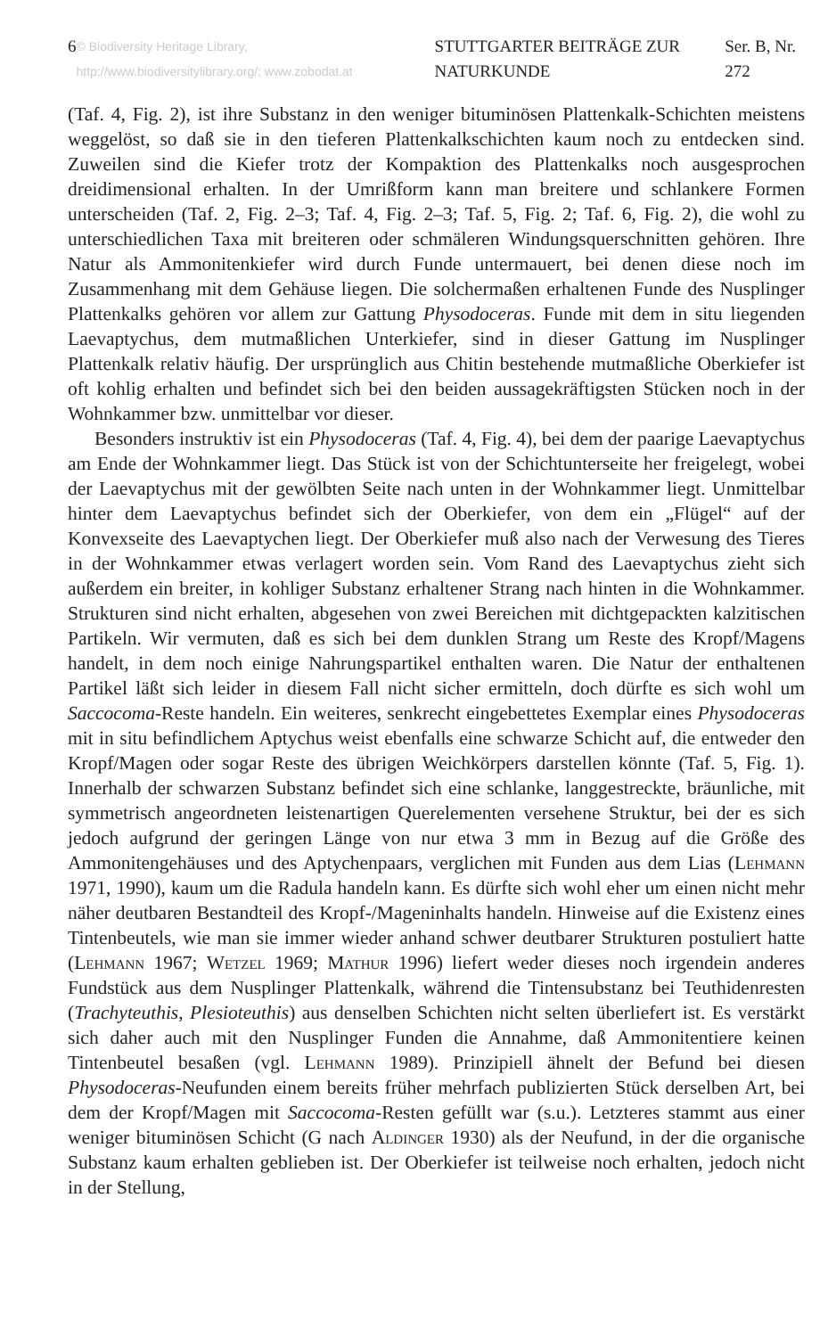6 © Biodiversity Heritage Library, http://www.biodiversitylibrary.org/; www.zobodat.at STUTTGARTER BEITRÄGE ZUR NATURKUNDE Ser. B, Nr. 272
(Taf. 4, Fig. 2), ist ihre Substanz in den weniger bituminösen Plattenkalk-Schichten meistens weggelöst, so daß sie in den tieferen Plattenkalkschichten kaum noch zu entdecken sind. Zuweilen sind die Kiefer trotz der Kompaktion des Plattenkalks noch ausgesprochen dreidimensional erhalten. In der Umrißform kann man breitere und schlankere Formen unterscheiden (Taf. 2, Fig. 2–3; Taf. 4, Fig. 2–3; Taf. 5, Fig. 2; Taf. 6, Fig. 2), die wohl zu unterschiedlichen Taxa mit breiteren oder schmäleren Windungsquerschnitten gehören. Ihre Natur als Ammonitenkiefer wird durch Funde untermauert, bei denen diese noch im Zusammenhang mit dem Gehäuse liegen. Die solchermaßen erhaltenen Funde des Nusplinger Plattenkalks gehören vor allem zur Gattung Physodoceras. Funde mit dem in situ liegenden Laevaptychus, dem mutmaßlichen Unterkiefer, sind in dieser Gattung im Nusplinger Plattenkalk relativ häufig. Der ursprünglich aus Chitin bestehende mutmaßliche Oberkiefer ist oft kohlig erhalten und befindet sich bei den beiden aussagekräftigsten Stücken noch in der Wohnkammer bzw. unmittelbar vor dieser.
Besonders instruktiv ist ein Physodoceras (Taf. 4, Fig. 4), bei dem der paarige Laevaptychus am Ende der Wohnkammer liegt. Das Stück ist von der Schichtunterseite her freigelegt, wobei der Laevaptychus mit der gewölbten Seite nach unten in der Wohnkammer liegt. Unmittelbar hinter dem Laevaptychus befindet sich der Oberkiefer, von dem ein „Flügel“ auf der Konvexseite des Laevaptychen liegt. Der Oberkiefer muß also nach der Verwesung des Tieres in der Wohnkammer etwas verlagert worden sein. Vom Rand des Laevaptychus zieht sich außerdem ein breiter, in kohliger Substanz erhaltener Strang nach hinten in die Wohnkammer. Strukturen sind nicht erhalten, abgesehen von zwei Bereichen mit dichtgepackten kalzitischen Partikeln. Wir vermuten, daß es sich bei dem dunklen Strang um Reste des Kropf/Magens handelt, in dem noch einige Nahrungspartikel enthalten waren. Die Natur der enthaltenen Partikel läßt sich leider in diesem Fall nicht sicher ermitteln, doch dürfte es sich wohl um Saccocoma-Reste handeln. Ein weiteres, senkrecht eingebettetes Exemplar eines Physodoceras mit in situ befindlichem Aptychus weist ebenfalls eine schwarze Schicht auf, die entweder den Kropf/Magen oder sogar Reste des übrigen Weichkörpers darstellen könnte (Taf. 5, Fig. 1). Innerhalb der schwarzen Substanz befindet sich eine schlanke, langgestreckte, bräunliche, mit symmetrisch angeordneten leistenartigen Querelementen versehene Struktur, bei der es sich jedoch aufgrund der geringen Länge von nur etwa 3 mm in Bezug auf die Größe des Ammonitengehäuses und des Aptychenpaars, verglichen mit Funden aus dem Lias (Lehmann 1971, 1990), kaum um die Radula handeln kann. Es dürfte sich wohl eher um einen nicht mehr näher deutbaren Bestandteil des Kropf-/Mageninhalts handeln. Hinweise auf die Existenz eines Tintenbeutels, wie man sie immer wieder anhand schwer deutbarer Strukturen postuliert hatte (Lehmann 1967; Wetzel 1969; Mathur 1996) liefert weder dieses noch irgendein anderes Fundstück aus dem Nusplinger Plattenkalk, während die Tintensubstanz bei Teuthidenresten (Trachyteuthis, Plesioteuthis) aus denselben Schichten nicht selten überliefert ist. Es verstärkt sich daher auch mit den Nusplinger Funden die Annahme, daß Ammonitentiere keinen Tintenbeutel besaßen (vgl. Lehmann 1989). Prinzipiell ähnelt der Befund bei diesen Physodoceras-Neufunden einem bereits früher mehrfach publizierten Stück derselben Art, bei dem der Kropf/Magen mit Saccocoma-Resten gefüllt war (s.u.). Letzteres stammt aus einer weniger bituminösen Schicht (G nach Aldinger 1930) als der Neufund, in der die organische Substanz kaum erhalten geblieben ist. Der Oberkiefer ist teilweise noch erhalten, jedoch nicht in der Stellung,